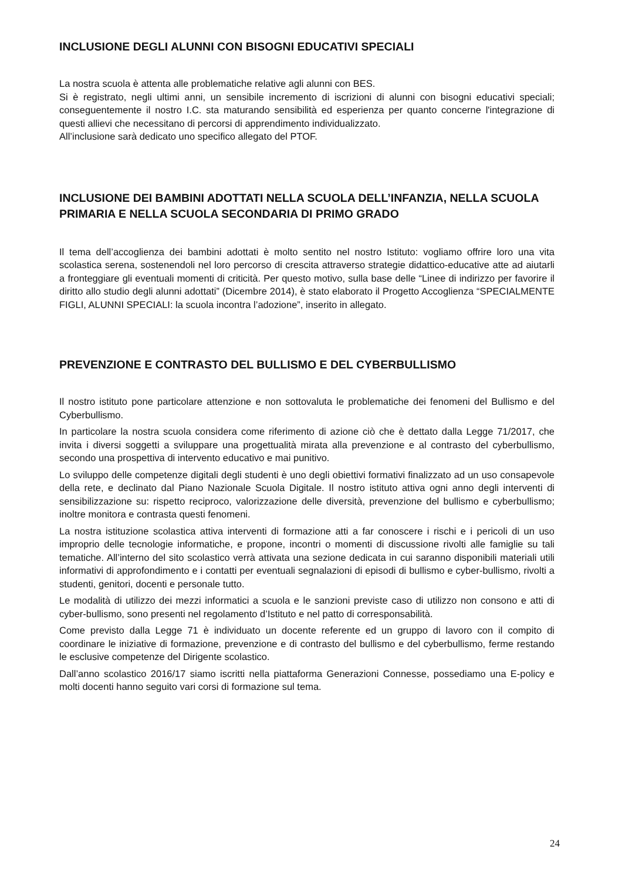INCLUSIONE DEGLI ALUNNI CON BISOGNI EDUCATIVI SPECIALI
La nostra scuola è attenta alle problematiche relative agli alunni con BES.
Si è registrato, negli ultimi anni, un sensibile incremento di iscrizioni di alunni con bisogni educativi speciali; conseguentemente il nostro I.C. sta maturando sensibilità ed esperienza per quanto concerne l'integrazione di questi allievi che necessitano di percorsi di apprendimento individualizzato.
All’inclusione sarà dedicato uno specifico allegato del PTOF.
INCLUSIONE DEI BAMBINI ADOTTATI NELLA SCUOLA DELL’INFANZIA, NELLA SCUOLA PRIMARIA E NELLA SCUOLA SECONDARIA DI PRIMO GRADO
Il tema dell’accoglienza dei bambini adottati è molto sentito nel nostro Istituto: vogliamo offrire loro una vita scolastica serena, sostenendoli nel loro percorso di crescita attraverso strategie didattico-educative atte ad aiutarli a fronteggiare gli eventuali momenti di criticità. Per questo motivo, sulla base delle “Linee di indirizzo per favorire il diritto allo studio degli alunni adottati” (Dicembre 2014), è stato elaborato il Progetto Accoglienza “SPECIALMENTE FIGLI, ALUNNI SPECIALI: la scuola incontra l’adozione”, inserito in allegato.
PREVENZIONE E CONTRASTO DEL BULLISMO E DEL CYBERBULLISMO
Il nostro istituto pone particolare attenzione e non sottovaluta le problematiche dei fenomeni del Bullismo e del Cyberbullismo.
In particolare la nostra scuola considera come riferimento di azione ciò che è dettato dalla Legge 71/2017, che invita i diversi soggetti a sviluppare una progettualità mirata alla prevenzione e al contrasto del cyberbullismo, secondo una prospettiva di intervento educativo e mai punitivo.
Lo sviluppo delle competenze digitali degli studenti è uno degli obiettivi formativi finalizzato ad un uso consapevole della rete, e declinato dal Piano Nazionale Scuola Digitale. Il nostro istituto attiva ogni anno degli interventi di sensibilizzazione su: rispetto reciproco, valorizzazione delle diversità, prevenzione del bullismo e cyberbullismo; inoltre monitora e contrasta questi fenomeni.
La nostra istituzione scolastica attiva interventi di formazione atti a far conoscere i rischi e i pericoli di un uso improprio delle tecnologie informatiche, e propone, incontri o momenti di discussione rivolti alle famiglie su tali tematiche. All’interno del sito scolastico verrà attivata una sezione dedicata in cui saranno disponibili materiali utili informativi di approfondimento e i contatti per eventuali segnalazioni di episodi di bullismo e cyber-bullismo, rivolti a studenti, genitori, docenti e personale tutto.
Le modalità di utilizzo dei mezzi informatici a scuola e le sanzioni previste caso di utilizzo non consono e atti di cyber-bullismo, sono presenti nel regolamento d’Istituto e nel patto di corresponsabilità.
Come previsto dalla Legge 71 è individuato un docente referente ed un gruppo di lavoro con il compito di coordinare le iniziative di formazione, prevenzione e di contrasto del bullismo e del cyberbullismo, ferme restando le esclusive competenze del Dirigente scolastico.
Dall’anno scolastico 2016/17 siamo iscritti nella piattaforma Generazioni Connesse, possediamo una E-policy e molti docenti hanno seguito vari corsi di formazione sul tema.
24